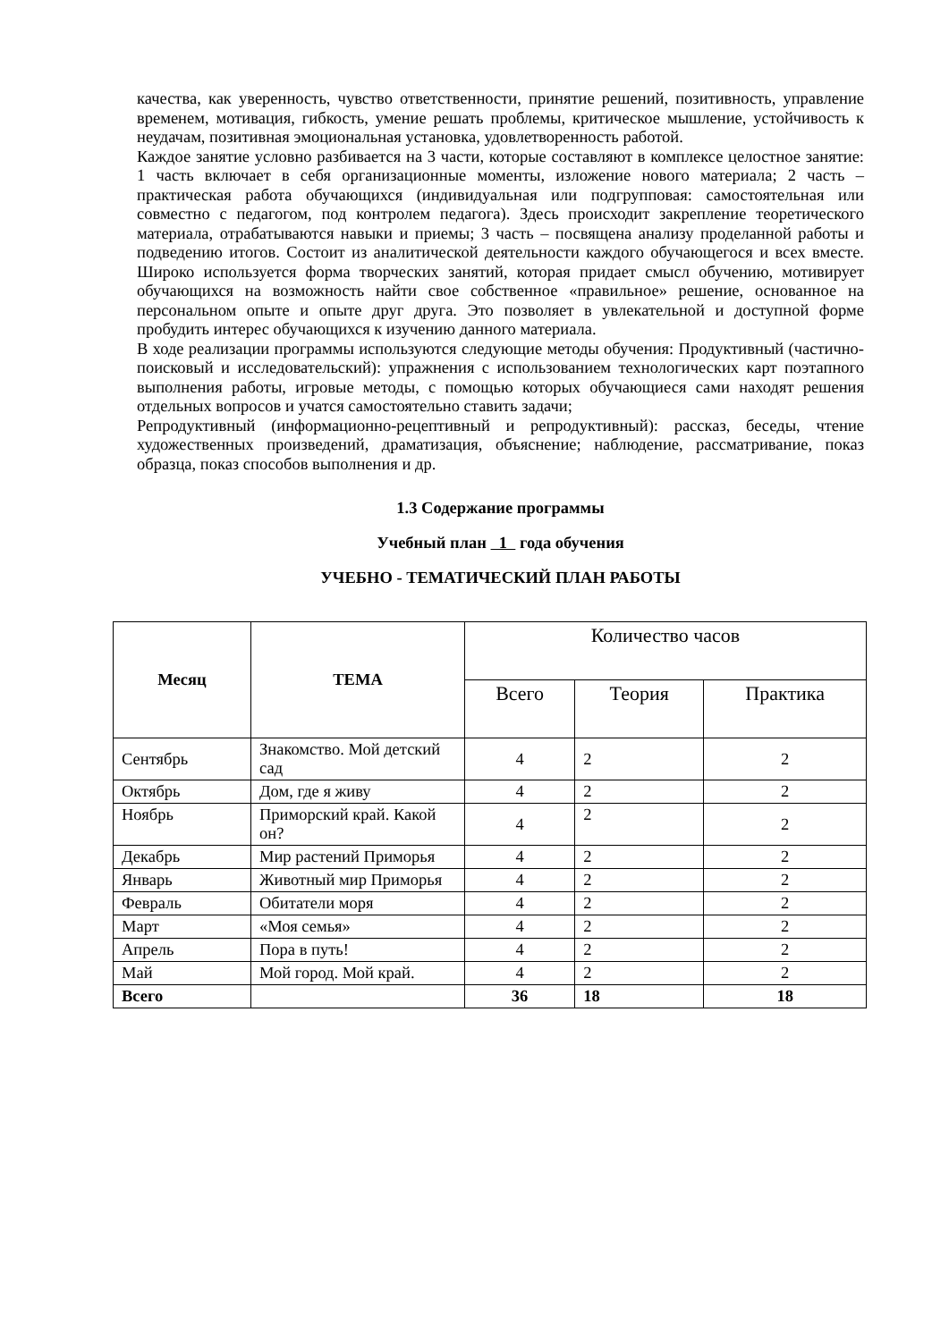качества, как уверенность, чувство ответственности, принятие решений, позитивность, управление временем, мотивация, гибкость, умение решать проблемы, критическое мышление, устойчивость к неудачам, позитивная эмоциональная установка, удовлетворенность работой.
Каждое занятие условно разбивается на 3 части, которые составляют в комплексе целостное занятие: 1 часть включает в себя организационные моменты, изложение нового материала; 2 часть – практическая работа обучающихся (индивидуальная или подгрупповая: самостоятельная или совместно с педагогом, под контролем педагога). Здесь происходит закрепление теоретического материала, отрабатываются навыки и приемы; 3 часть – посвящена анализу проделанной работы и подведению итогов. Состоит из аналитической деятельности каждого обучающегося и всех вместе. Широко используется форма творческих занятий, которая придает смысл обучению, мотивирует обучающихся на возможность найти свое собственное «правильное» решение, основанное на персональном опыте и опыте друг друга. Это позволяет в увлекательной и доступной форме пробудить интерес обучающихся к изучению данного материала.
В ходе реализации программы используются следующие методы обучения: Продуктивный (частично-поисковый и исследовательский): упражнения с использованием технологических карт поэтапного выполнения работы, игровые методы, с помощью которых обучающиеся сами находят решения отдельных вопросов и учатся самостоятельно ставить задачи;
Репродуктивный (информационно-рецептивный и репродуктивный): рассказ, беседы, чтение художественных произведений, драматизация, объяснение; наблюдение, рассматривание, показ образца, показ способов выполнения и др.
1.3 Содержание программы
Учебный план 1 года обучения
УЧЕБНО - ТЕМАТИЧЕСКИЙ ПЛАН РАБОТЫ
| Месяц | ТЕМА | Количество часов | | |
| --- | --- | --- | --- | --- |
| | | Всего | Теория | Практика |
| Сентябрь | Знакомство. Мой детский сад | 4 | 2 | 2 |
| Октябрь | Дом, где я живу | 4 | 2 | 2 |
| Ноябрь | Приморский край. Какой он? | 4 | 2 | 2 |
| Декабрь | Мир растений Приморья | 4 | 2 | 2 |
| Январь | Животный мир Приморья | 4 | 2 | 2 |
| Февраль | Обитатели моря | 4 | 2 | 2 |
| Март | «Моя семья» | 4 | 2 | 2 |
| Апрель | Пора в путь! | 4 | 2 | 2 |
| Май | Мой город. Мой край. | 4 | 2 | 2 |
| Всего | | 36 | 18 | 18 |